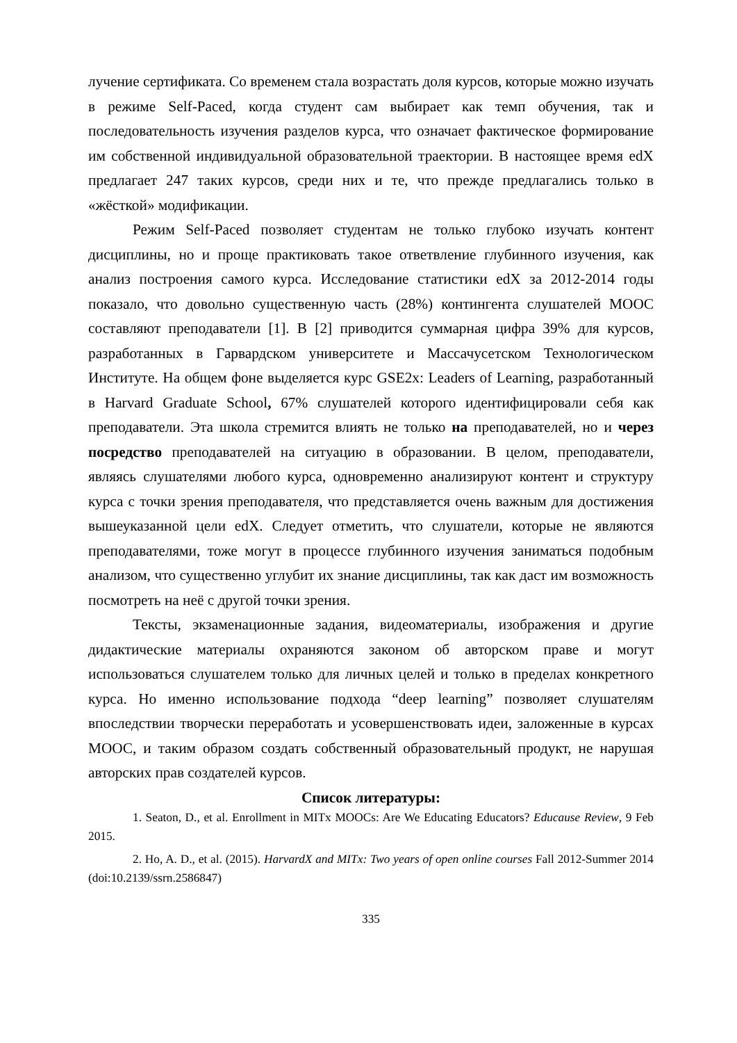лучение сертификата. Со временем стала возрастать доля курсов, которые можно изучать в режиме Self-Paced, когда студент сам выбирает как темп обучения, так и последовательность изучения разделов курса, что означает фактическое формирование им собственной индивидуальной образовательной траектории. В настоящее время edX предлагает 247 таких курсов, среди них и те, что прежде предлагались только в «жёсткой» модификации.
Режим Self-Paced позволяет студентам не только глубоко изучать контент дисциплины, но и проще практиковать такое ответвление глубинного изучения, как анализ построения самого курса. Исследование статистики edX за 2012-2014 годы показало, что довольно существенную часть (28%) контингента слушателей MOOC составляют преподаватели [1]. В [2] приводится суммарная цифра 39% для курсов, разработанных в Гарвардском университете и Массачусетском Технологическом Институте. На общем фоне выделяется курс GSE2x: Leaders of Learning, разработанный в Harvard Graduate School, 67% слушателей которого идентифицировали себя как преподаватели. Эта школа стремится влиять не только на преподавателей, но и через посредство преподавателей на ситуацию в образовании. В целом, преподаватели, являясь слушателями любого курса, одновременно анализируют контент и структуру курса с точки зрения преподавателя, что представляется очень важным для достижения вышеуказанной цели edX. Следует отметить, что слушатели, которые не являются преподавателями, тоже могут в процессе глубинного изучения заниматься подобным анализом, что существенно углубит их знание дисциплины, так как даст им возможность посмотреть на неё с другой точки зрения.
Тексты, экзаменационные задания, видеоматериалы, изображения и другие дидактические материалы охраняются законом об авторском праве и могут использоваться слушателем только для личных целей и только в пределах конкретного курса. Но именно использование подхода “deep learning” позволяет слушателям впоследствии творчески переработать и усовершенствовать идеи, заложенные в курсах MOOC, и таким образом создать собственный образовательный продукт, не нарушая авторских прав создателей курсов.
Список литературы:
1. Seaton, D., et al. Enrollment in MITx MOOCs: Are We Educating Educators? Educause Review, 9 Feb 2015.
2. Ho, A. D., et al. (2015). HarvardX and MITx: Two years of open online courses Fall 2012-Summer 2014 (doi:10.2139/ssrn.2586847)
335